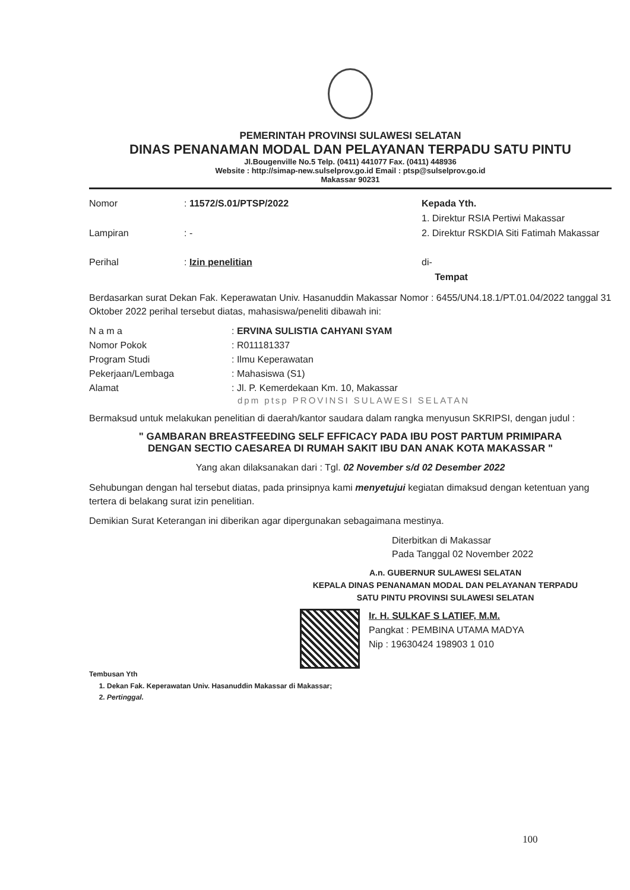PEMERINTAH PROVINSI SULAWESI SELATAN
DINAS PENANAMAN MODAL DAN PELAYANAN TERPADU SATU PINTU
Jl.Bougenville No.5 Telp. (0411) 441077 Fax. (0411) 448936
Website : http://simap-new.sulselprov.go.id Email : ptsp@sulselprov.go.id
Makassar 90231
| Nomor | : 11572/S.01/PTSP/2022 |
| Lampiran | : - |
| Perihal | : Izin penelitian |
Kepada Yth.
1. Direktur RSIA Pertiwi Makassar
2. Direktur RSKDIA Siti Fatimah Makassar
di-
Tempat
Berdasarkan surat Dekan Fak. Keperawatan Univ. Hasanuddin Makassar Nomor : 6455/UN4.18.1/PT.01.04/2022 tanggal 31 Oktober 2022 perihal tersebut diatas, mahasiswa/peneliti dibawah ini:
| N a m a | : ERVINA SULISTIA CAHYANI SYAM |
| Nomor Pokok | : R011181337 |
| Program Studi | : Ilmu Keperawatan |
| Pekerjaan/Lembaga | : Mahasiswa (S1) |
| Alamat | : Jl. P. Kemerdekaan Km. 10, Makassar |
dpm ptsp PROVINSI SULAWESI SELATAN
Bermaksud untuk melakukan penelitian di daerah/kantor saudara dalam rangka menyusun SKRIPSI, dengan judul :
" GAMBARAN BREASTFEEDING SELF EFFICACY PADA IBU POST PARTUM PRIMIPARA
DENGAN SECTIO CAESAREA DI RUMAH SAKIT IBU DAN ANAK KOTA MAKASSAR "
Yang akan dilaksanakan dari : Tgl. 02 November s/d 02 Desember 2022
Sehubungan dengan hal tersebut diatas, pada prinsipnya kami menyetujui kegiatan dimaksud dengan ketentuan yang tertera di belakang surat izin penelitian.
Demikian Surat Keterangan ini diberikan agar dipergunakan sebagaimana mestinya.
Diterbitkan di Makassar
Pada Tanggal 02 November 2022
A.n. GUBERNUR SULAWESI SELATAN
KEPALA DINAS PENANAMAN MODAL DAN PELAYANAN TERPADU
SATU PINTU PROVINSI SULAWESI SELATAN
Ir. H. SULKAF S LATIEF, M.M.
Pangkat : PEMBINA UTAMA MADYA
Nip : 19630424 198903 1 010
Tembusan Yth
1. Dekan Fak. Keperawatan Univ. Hasanuddin Makassar di Makassar;
2. Pertinggal.
100